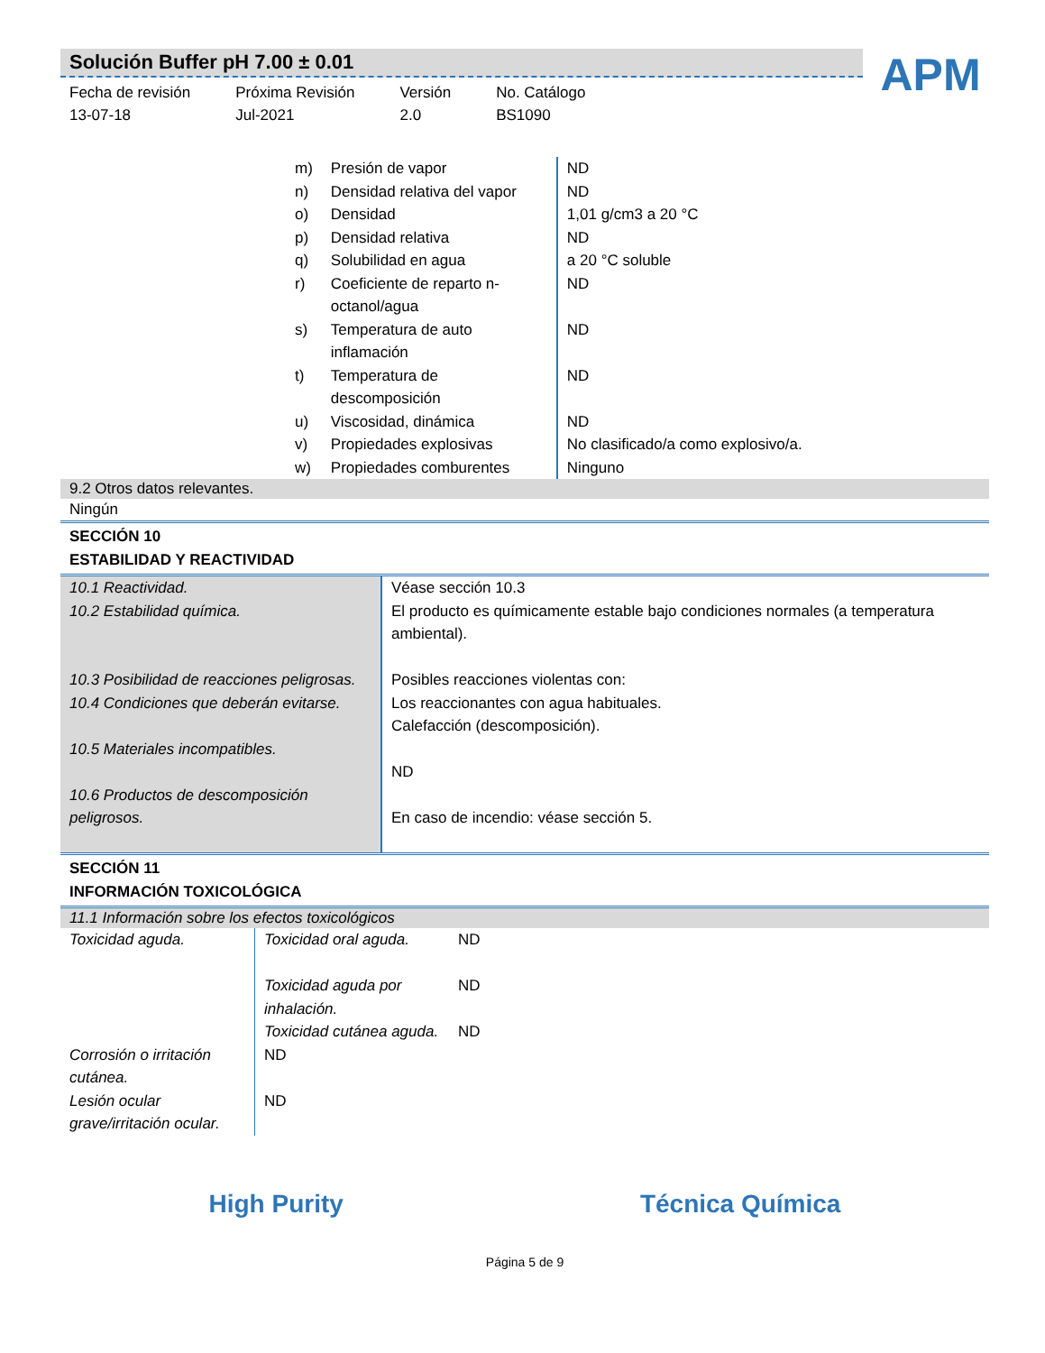Solución Buffer pH 7.00 ± 0.01
Fecha de revisión
13-07-18
Próxima Revisión
Jul-2021
Versión
2.0
No. Catálogo
BS1090
APM
| m) | Presión de vapor | ND |
| n) | Densidad relativa del vapor | ND |
| o) | Densidad | 1,01 g/cm3 a 20 °C |
| p) | Densidad relativa | ND |
| q) | Solubilidad en agua | a 20 °C soluble |
| r) | Coeficiente de reparto n-octanol/agua | ND |
| s) | Temperatura de auto inflamación | ND |
| t) | Temperatura de descomposición | ND |
| u) | Viscosidad, dinámica | ND |
| v) | Propiedades explosivas | No clasificado/a como explosivo/a. |
| w) | Propiedades comburentes | Ninguno |
9.2 Otros datos relevantes.
Ningún
SECCIÓN 10
ESTABILIDAD Y REACTIVIDAD
| 10.1 Reactividad. 10.2 Estabilidad química. 10.3 Posibilidad de reacciones peligrosas. 10.4 Condiciones que deberán evitarse. 10.5 Materiales incompatibles. 10.6 Productos de descomposición peligrosos. | Véase sección 10.3 El producto es químicamente estable bajo condiciones normales (a temperatura ambiental). Posibles reacciones violentas con: Los reaccionantes con agua habituales. Calefacción (descomposición). ND En caso de incendio: véase sección 5. |
SECCIÓN 11
INFORMACIÓN TOXICOLÓGICA
11.1 Información sobre los efectos toxicológicos
| Toxicidad aguda. | Toxicidad oral aguda. | ND |
| | Toxicidad aguda por inhalación. | ND |
| | Toxicidad cutánea aguda. | ND |
| Corrosión o irritación cutánea. | ND | |
| Lesión ocular grave/irritación ocular. | ND | |
High Purity Técnica Química
Página 5 de 9